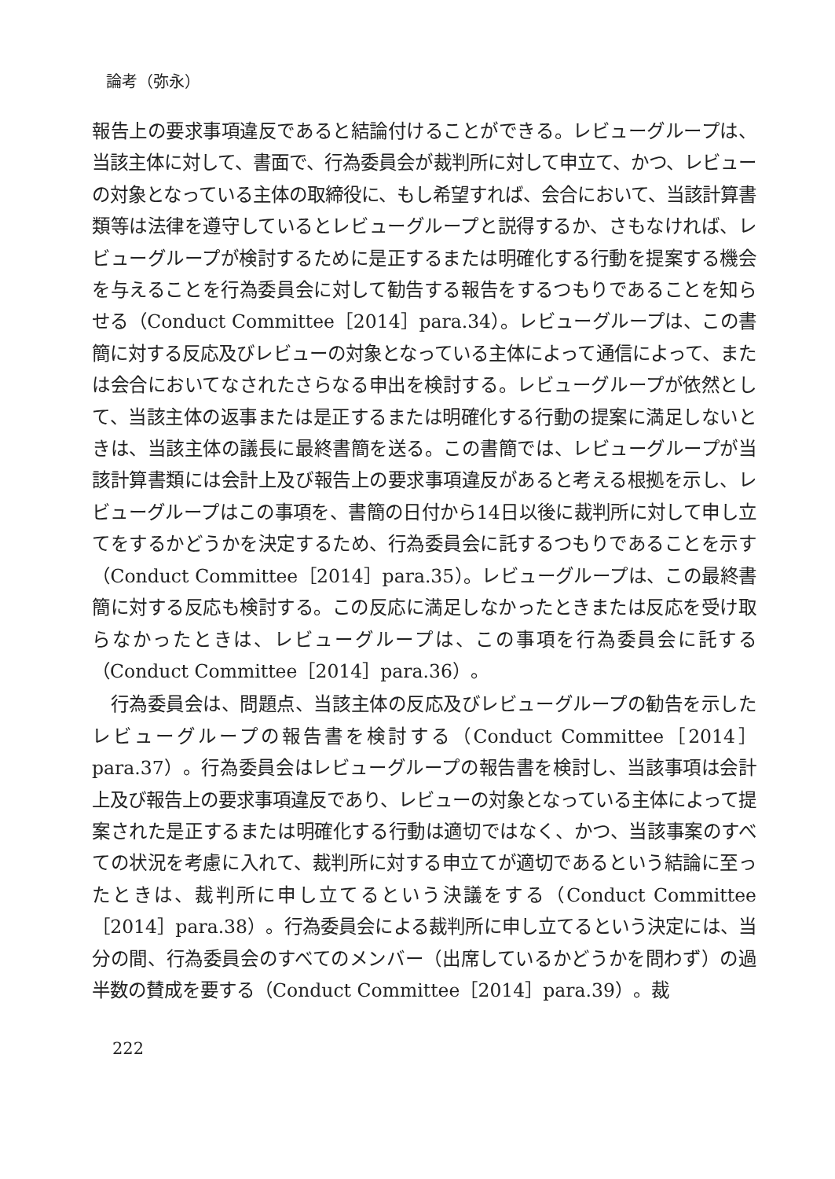論考（弥永）
報告上の要求事項違反であると結論付けることができる。レビューグループは、当該主体に対して、書面で、行為委員会が裁判所に対して申立て、かつ、レビューの対象となっている主体の取締役に、もし希望すれば、会合において、当該計算書類等は法律を遵守しているとレビューグループと説得するか、さもなければ、レビューグループが検討するために是正するまたは明確化する行動を提案する機会を与えることを行為委員会に対して勧告する報告をするつもりであることを知らせる（Conduct Committee［2014］para.34）。レビューグループは、この書簡に対する反応及びレビューの対象となっている主体によって通信によって、または会合においてなされたさらなる申出を検討する。レビューグループが依然として、当該主体の返事または是正するまたは明確化する行動の提案に満足しないときは、当該主体の議長に最終書簡を送る。この書簡では、レビューグループが当該計算書類には会計上及び報告上の要求事項違反があると考える根拠を示し、レビューグループはこの事項を、書簡の日付から14日以後に裁判所に対して申し立てをするかどうかを決定するため、行為委員会に託するつもりであることを示す（Conduct Committee［2014］para.35）。レビューグループは、この最終書簡に対する反応も検討する。この反応に満足しなかったときまたは反応を受け取らなかったときは、レビューグループは、この事項を行為委員会に託する（Conduct Committee［2014］para.36）。
行為委員会は、問題点、当該主体の反応及びレビューグループの勧告を示したレビューグループの報告書を検討する（Conduct Committee［2014］para.37）。行為委員会はレビューグループの報告書を検討し、当該事項は会計上及び報告上の要求事項違反であり、レビューの対象となっている主体によって提案された是正するまたは明確化する行動は適切ではなく、かつ、当該事案のすべての状況を考慮に入れて、裁判所に対する申立てが適切であるという結論に至ったときは、裁判所に申し立てるという決議をする（Conduct Committee［2014］para.38）。行為委員会による裁判所に申し立てるという決定には、当分の間、行為委員会のすべてのメンバー（出席しているかどうかを問わず）の過半数の賛成を要する（Conduct Committee［2014］para.39）。裁
222